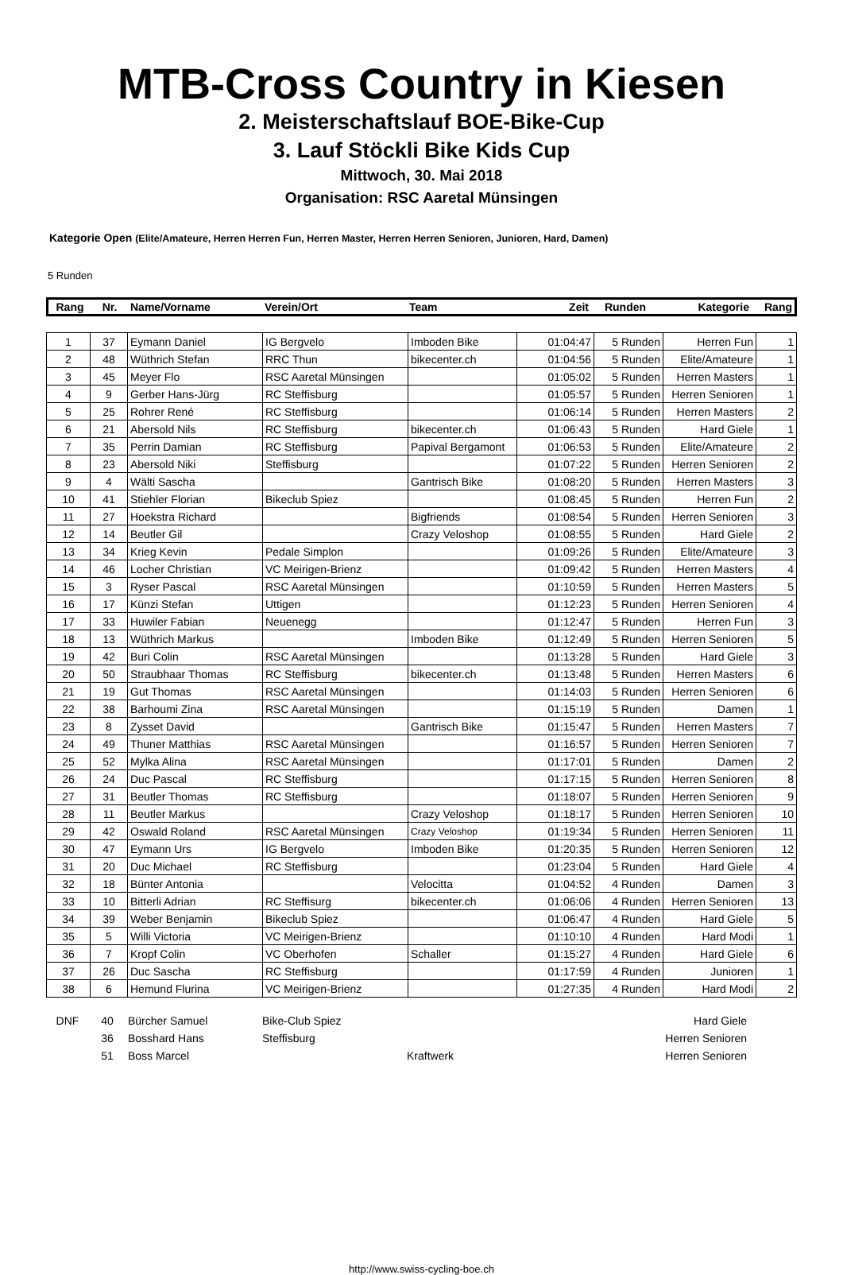MTB-Cross Country in Kiesen
2. Meisterschaftslauf BOE-Bike-Cup
3. Lauf Stöckli Bike Kids Cup
Mittwoch, 30. Mai 2018
Organisation: RSC Aaretal Münsingen
Kategorie Open (Elite/Amateure, Herren Herren Fun, Herren Master, Herren Herren Senioren, Junioren, Hard, Damen)
5 Runden
| Rang | Nr. | Name/Vorname | Verein/Ort | Team | Zeit | Runden | Kategorie | Rang |
| 1 | 37 | Eymann Daniel | IG Bergvelo | Imboden Bike | 01:04:47 | 5 Runden | Herren Fun | 1 |
| 2 | 48 | Wüthrich Stefan | RRC Thun | bikecenter.ch | 01:04:56 | 5 Runden | Elite/Amateure | 1 |
| 3 | 45 | Meyer Flo | RSC Aaretal Münsingen | | 01:05:02 | 5 Runden | Herren Masters | 1 |
| 4 | 9 | Gerber Hans-Jürg | RC Steffisburg | | 01:05:57 | 5 Runden | Herren Senioren | 1 |
| 5 | 25 | Rohrer René | RC Steffisburg | | 01:06:14 | 5 Runden | Herren Masters | 2 |
| 6 | 21 | Abersold Nils | RC Steffisburg | bikecenter.ch | 01:06:43 | 5 Runden | Hard Giele | 1 |
| 7 | 35 | Perrin Damian | RC Steffisburg | Papival Bergamont | 01:06:53 | 5 Runden | Elite/Amateure | 2 |
| 8 | 23 | Abersold Niki | Steffisburg | | 01:07:22 | 5 Runden | Herren Senioren | 2 |
| 9 | 4 | Wälti Sascha | | Gantrisch Bike | 01:08:20 | 5 Runden | Herren Masters | 3 |
| 10 | 41 | Stiehler Florian | Bikeclub Spiez | | 01:08:45 | 5 Runden | Herren Fun | 2 |
| 11 | 27 | Hoekstra Richard | | Bigfriends | 01:08:54 | 5 Runden | Herren Senioren | 3 |
| 12 | 14 | Beutler Gil | | Crazy Veloshop | 01:08:55 | 5 Runden | Hard Giele | 2 |
| 13 | 34 | Krieg Kevin | Pedale Simplon | | 01:09:26 | 5 Runden | Elite/Amateure | 3 |
| 14 | 46 | Locher Christian | VC Meirigen-Brienz | | 01:09:42 | 5 Runden | Herren Masters | 4 |
| 15 | 3 | Ryser Pascal | RSC Aaretal Münsingen | | 01:10:59 | 5 Runden | Herren Masters | 5 |
| 16 | 17 | Künzi Stefan | Uttigen | | 01:12:23 | 5 Runden | Herren Senioren | 4 |
| 17 | 33 | Huwiler Fabian | Neuenegg | | 01:12:47 | 5 Runden | Herren Fun | 3 |
| 18 | 13 | Wüthrich Markus | | Imboden Bike | 01:12:49 | 5 Runden | Herren Senioren | 5 |
| 19 | 42 | Buri Colin | RSC Aaretal Münsingen | | 01:13:28 | 5 Runden | Hard Giele | 3 |
| 20 | 50 | Straubhaar Thomas | RC Steffisburg | bikecenter.ch | 01:13:48 | 5 Runden | Herren Masters | 6 |
| 21 | 19 | Gut Thomas | RSC Aaretal Münsingen | | 01:14:03 | 5 Runden | Herren Senioren | 6 |
| 22 | 38 | Barhoumi Zina | RSC Aaretal Münsingen | | 01:15:19 | 5 Runden | Damen | 1 |
| 23 | 8 | Zysset David | | Gantrisch Bike | 01:15:47 | 5 Runden | Herren Masters | 7 |
| 24 | 49 | Thuner Matthias | RSC Aaretal Münsingen | | 01:16:57 | 5 Runden | Herren Senioren | 7 |
| 25 | 52 | Mylka Alina | RSC Aaretal Münsingen | | 01:17:01 | 5 Runden | Damen | 2 |
| 26 | 24 | Duc Pascal | RC Steffisburg | | 01:17:15 | 5 Runden | Herren Senioren | 8 |
| 27 | 31 | Beutler Thomas | RC Steffisburg | | 01:18:07 | 5 Runden | Herren Senioren | 9 |
| 28 | 11 | Beutler Markus | | Crazy Veloshop | 01:18:17 | 5 Runden | Herren Senioren | 10 |
| 29 | 42 | Oswald Roland | RSC Aaretal Münsingen | Crazy Veloshop | 01:19:34 | 5 Runden | Herren Senioren | 11 |
| 30 | 47 | Eymann Urs | IG Bergvelo | Imboden Bike | 01:20:35 | 5 Runden | Herren Senioren | 12 |
| 31 | 20 | Duc Michael | RC Steffisburg | | 01:23:04 | 5 Runden | Hard Giele | 4 |
| 32 | 18 | Bünter Antonia | | Velocitta | 01:04:52 | 4 Runden | Damen | 3 |
| 33 | 10 | Bitterli Adrian | RC Steffisurg | bikecenter.ch | 01:06:06 | 4 Runden | Herren Senioren | 13 |
| 34 | 39 | Weber Benjamin | Bikeclub Spiez | | 01:06:47 | 4 Runden | Hard Giele | 5 |
| 35 | 5 | Willi Victoria | VC Meirigen-Brienz | | 01:10:10 | 4 Runden | Hard Modi | 1 |
| 36 | 7 | Kropf Colin | VC Oberhofen | Schaller | 01:15:27 | 4 Runden | Hard Giele | 6 |
| 37 | 26 | Duc Sascha | RC Steffisburg | | 01:17:59 | 4 Runden | Junioren | 1 |
| 38 | 6 | Hemund Flurina | VC Meirigen-Brienz | | 01:27:35 | 4 Runden | Hard Modi | 2 |
| DNF | 40 | Bürcher Samuel | Bike-Club Spiez | | | | Hard Giele | |
| | 36 | Bosshard Hans | Steffisburg | | | | Herren Senioren | |
| | 51 | Boss Marcel | | Kraftwerk | | | Herren Senioren | |
http://www.swiss-cycling-boe.ch